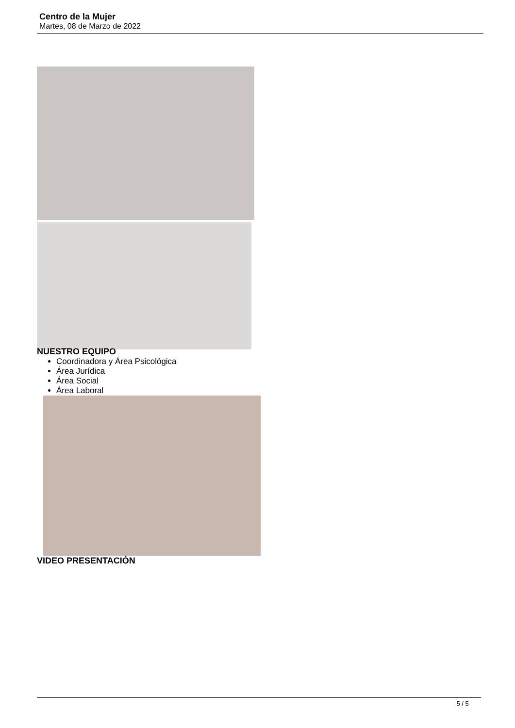Centro de la Mujer
Martes, 08 de Marzo de 2022
NUESTRO EQUIPO
Coordinadora y Área Psicológica
Área Jurídica
Área Social
Área Laboral
VIDEO PRESENTACIÓN
5 / 5